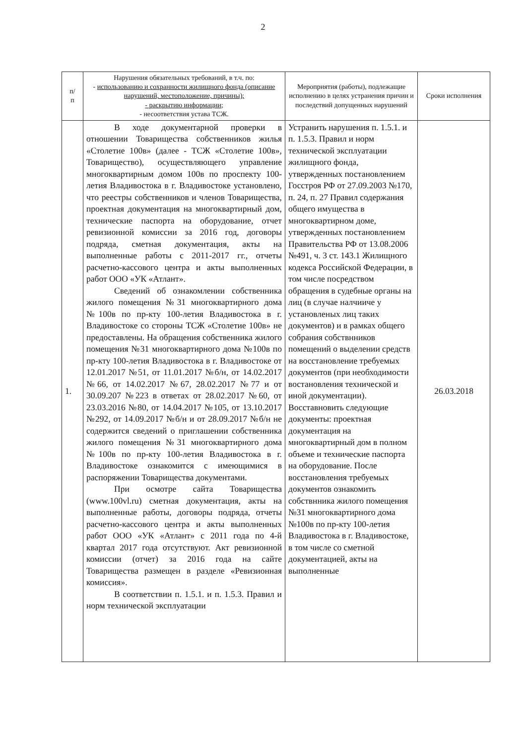2
| п/ п | Нарушения обязательных требований, в т.ч. по: - использованию и сохранности жилищного фонда (описание нарушений, местоположение, причины); - раскрытию информации; - несоответствия устава ТСЖ. | Мероприятия (работы), подлежащие исполнению в целях устранения причин и последствий допущенных нарушений | Сроки исполнения |
| --- | --- | --- | --- |
| 1. | В ходе документарной проверки в отношении Товарищества собственников жилья «Столетие 100в» (далее - ТСЖ «Столетие 100в», Товарищество), осуществляющего управление многоквартирным домом 100в по проспекту 100-летия Владивостока в г. Владивостоке установлено, что реестры собственников и членов Товарищества, проектная документация на многоквартирный дом, технические паспорта на оборудование, отчет ревизионной комиссии за 2016 год, договоры подряда, сметная документация, акты на выполненные работы с 2011-2017 гг., отчеты расчетно-кассового центра и акты выполненных работ ООО «УК «Атлант». Сведений об ознакомлении собственника жилого помещения №31 многоквартирного дома №100в по пр-кту 100-летия Владивостока в г. Владивостоке со стороны ТСЖ «Столетие 100в» не предоставлены. На обращения собственника жилого помещения №31 многоквартирного дома №100в по пр-кту 100-летия Владивостока в г. Владивостоке от 12.01.2017 №51, от 11.01.2017 №б/н, от 14.02.2017 №66, от 14.02.2017 №67, 28.02.2017 №77 и от 30.09.207 №223 в ответах от 28.02.2017 №60, от 23.03.2016 №80, от 14.04.2017 №105, от 13.10.2017 №292, от 14.09.2017 №б/н и от 28.09.2017 №б/н не содержится сведений о приглашении собственника жилого помещения №31 многоквартирного дома №100в по пр-кту 100-летия Владивостока в г. Владивостоке ознакомится с имеющимися в распоряжении Товарищества документами. При осмотре сайта Товарищества (www.100vl.ru) сметная документация, акты на выполненные работы, договоры подряда, отчеты расчетно-кассового центра и акты выполненных работ ООО «УК «Атлант» с 2011 года по 4-й квартал 2017 года отсутствуют. Акт ревизионной комиссии (отчет) за 2016 года на сайте Товарищества размещен в разделе «Ревизионная комиссия». В соответствии п. 1.5.1. и п. 1.5.3. Правил и норм технической эксплуатации | Устранить нарушения п. 1.5.1. и п. 1.5.3. Правил и норм технической эксплуатации жилищного фонда, утвержденных постановлением Госстроя РФ от 27.09.2003 №170, п. 24, п. 27 Правил содержания общего имущества в многоквартирном доме, утвержденных постановлением Правительства РФ от 13.08.2006 №491, ч. 3 ст. 143.1 Жилищного кодекса Российской Федерации, в том числе посредством обращения в судебные органы на лиц (в случае налчииче у установленых лиц таких документов) и в рамках общего собрания собствнников помещений о выделении средств на восстановление требуемых документов (при необходимости востановления технической и иной документации). Восставновить следующие документы: проектная документация на многоквартирный дом в полном объеме и технические паспорта на оборудование. После восстановления требуемых документов ознакомить собствнника жилого помещения №31 многоквартирного дома №100в по пр-кту 100-летия Владивостока в г. Владивостоке, в том числе со сметной документацией, акты на выполненные | 26.03.2018 |